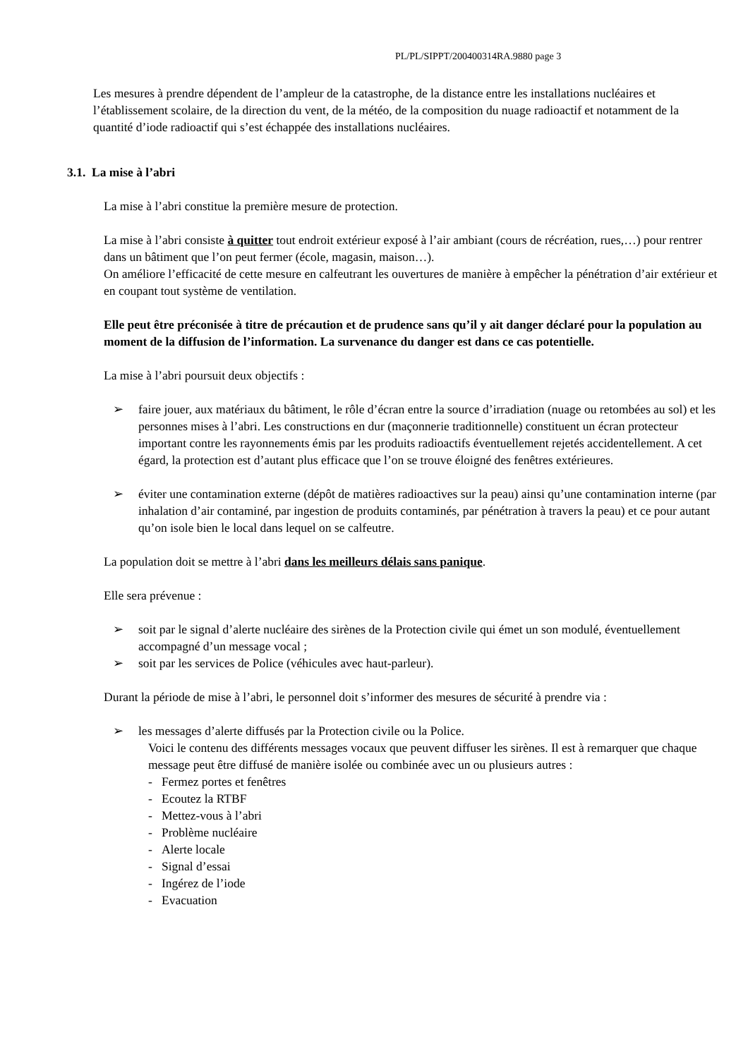PL/PL/SIPPT/200400314RA.9880 page 3
Les mesures à prendre dépendent de l’ampleur de la catastrophe, de la distance entre les installations nucléaires et l’établissement scolaire, de la direction du vent, de la météo, de la composition du nuage radioactif et notamment de la quantité d’iode radioactif qui s’est échappée des installations nucléaires.
3.1. La mise à l’abri
La mise à l’abri constitue la première mesure de protection.
La mise à l’abri consiste à quitter tout endroit extérieur exposé à l’air ambiant (cours de récréation, rues,…) pour rentrer dans un bâtiment que l’on peut fermer (école, magasin, maison…).
On améliore l’efficacité de cette mesure en calfeutrant les ouvertures de manière à empêcher la pénétration d’air extérieur et en coupant tout système de ventilation.
Elle peut être préconisée à titre de précaution et de prudence sans qu’il y ait danger déclaré pour la population au moment de la diffusion de l’information. La survenance du danger est dans ce cas potentielle.
La mise à l’abri poursuit deux objectifs :
➢ faire jouer, aux matériaux du bâtiment, le rôle d’écran entre la source d’irradiation (nuage ou retombées au sol) et les personnes mises à l’abri. Les constructions en dur (maçonnerie traditionnelle) constituent un écran protecteur important contre les rayonnements émis par les produits radioactifs éventuellement rejetés accidentellement. A cet égard, la protection est d’autant plus efficace que l’on se trouve éloigné des fenêtres extérieures.
➢ éviter une contamination externe (dépôt de matières radioactives sur la peau) ainsi qu’une contamination interne (par inhalation d’air contaminé, par ingestion de produits contaminés, par pénétration à travers la peau) et ce pour autant qu’on isole bien le local dans lequel on se calfeutre.
La population doit se mettre à l’abri dans les meilleurs délais sans panique.
Elle sera prévenue :
➢ soit par le signal d’alerte nucléaire des sirènes de la Protection civile qui émet un son modulé, éventuellement accompagné d’un message vocal ;
➢ soit par les services de Police (véhicules avec haut-parleur).
Durant la période de mise à l’abri, le personnel doit s’informer des mesures de sécurité à prendre via :
➢ les messages d’alerte diffusés par la Protection civile ou la Police.
Voici le contenu des différents messages vocaux que peuvent diffuser les sirènes. Il est à remarquer que chaque message peut être diffusé de manière isolée ou combinée avec un ou plusieurs autres :
- Fermez portes et fenêtres
- Ecoutez la RTBF
- Mettez-vous à l’abri
- Problème nucléaire
- Alerte locale
- Signal d’essai
- Ingérez de l’iode
- Evacuation